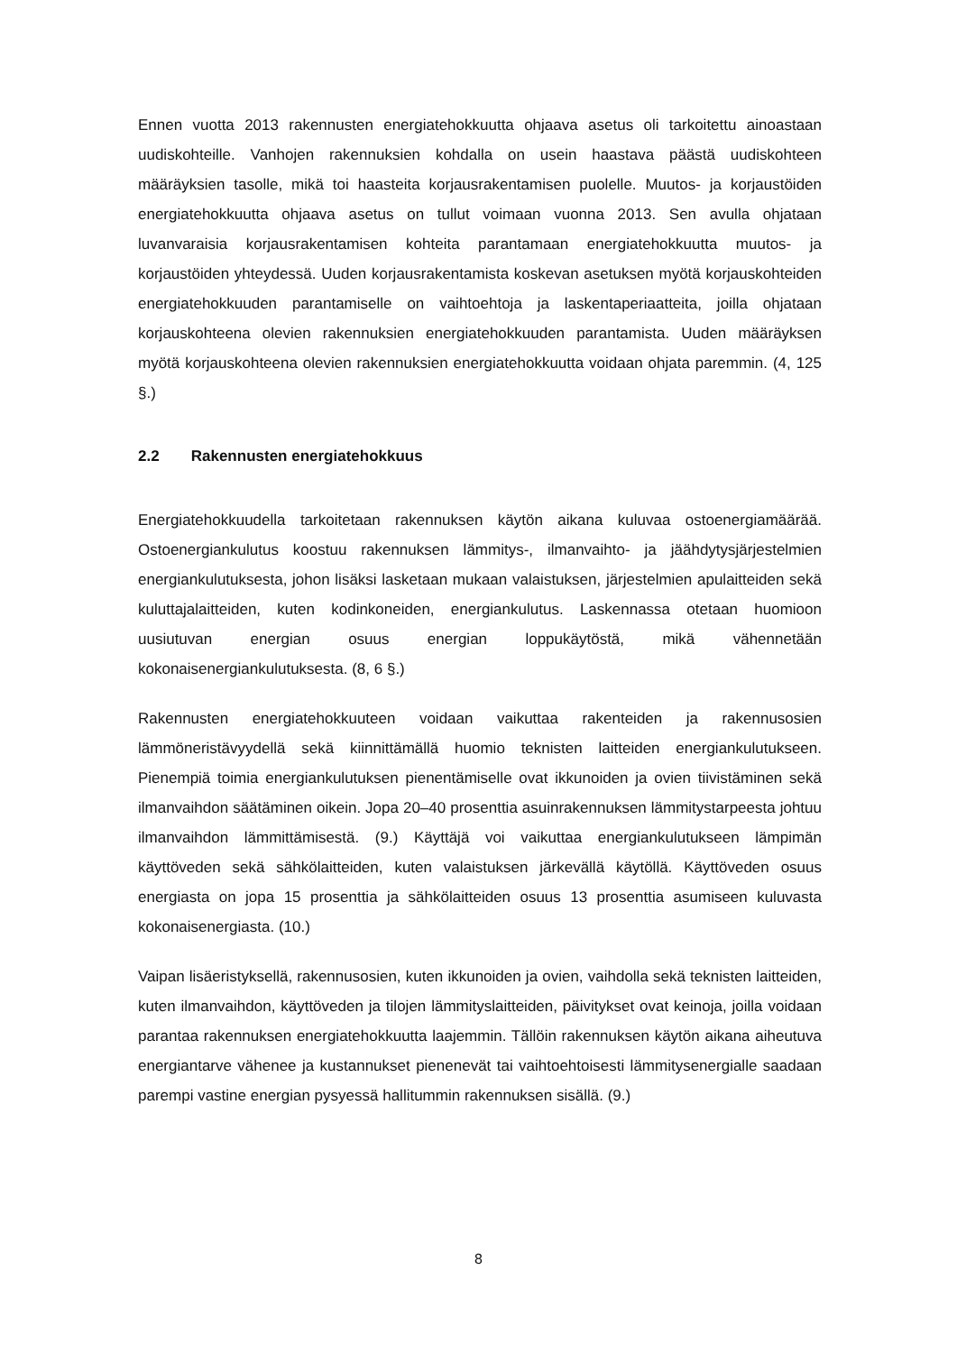Ennen vuotta 2013 rakennusten energiatehokkuutta ohjaava asetus oli tarkoitettu ainoastaan uudiskohteille. Vanhojen rakennuksien kohdalla on usein haastava päästä uudiskohteen määräyksien tasolle, mikä toi haasteita korjausrakentamisen puolelle. Muutos- ja korjaustöiden energiatehokkuutta ohjaava asetus on tullut voimaan vuonna 2013. Sen avulla ohjataan luvanvaraisia korjausrakentamisen kohteita parantamaan energiatehokkuutta muutos- ja korjaustöiden yhteydessä. Uuden korjausrakentamista koskevan asetuksen myötä korjauskohteiden energiatehokkuuden parantamiselle on vaihtoehtoja ja laskentaperiaatteita, joilla ohjataan korjauskohteena olevien rakennuksien energiatehokkuuden parantamista. Uuden määräyksen myötä korjauskohteena olevien rakennuksien energiatehokkuutta voidaan ohjata paremmin. (4, 125 §.)
2.2 Rakennusten energiatehokkuus
Energiatehokkuudella tarkoitetaan rakennuksen käytön aikana kuluvaa ostoenergiamäärää. Ostoenergiankulutus koostuu rakennuksen lämmitys-, ilmanvaihto- ja jäähdytysjärjestelmien energiankulutuksesta, johon lisäksi lasketaan mukaan valaistuksen, järjestelmien apulaitteiden sekä kuluttajalaitteiden, kuten kodinkoneiden, energiankulutus. Laskennassa otetaan huomioon uusiutuvan energian osuus energian loppukäytöstä, mikä vähennetään kokonaisenergiankulutuksesta. (8, 6 §.)
Rakennusten energiatehokkuuteen voidaan vaikuttaa rakenteiden ja rakennusosien lämmöneristävyydellä sekä kiinnittämällä huomio teknisten laitteiden energiankulutukseen. Pienempiä toimia energiankulutuksen pienentämiselle ovat ikkunoiden ja ovien tiivistäminen sekä ilmanvaihdon säätäminen oikein. Jopa 20–40 prosenttia asuinrakennuksen lämmitystarpeesta johtuu ilmanvaihdon lämmittämisestä. (9.) Käyttäjä voi vaikuttaa energiankulutukseen lämpimän käyttöveden sekä sähkölaitteiden, kuten valaistuksen järkevällä käytöllä. Käyttöveden osuus energiasta on jopa 15 prosenttia ja sähkölaitteiden osuus 13 prosenttia asumiseen kuluvasta kokonaisenergiasta. (10.)
Vaipan lisäeristyksellä, rakennusosien, kuten ikkunoiden ja ovien, vaihdolla sekä teknisten laitteiden, kuten ilmanvaihdon, käyttöveden ja tilojen lämmityslaitteiden, päivitykset ovat keinoja, joilla voidaan parantaa rakennuksen energiatehokkuutta laajemmin. Tällöin rakennuksen käytön aikana aiheutuva energiantarve vähenee ja kustannukset pienenevät tai vaihtoehtoisesti lämmitysenergialle saadaan parempi vastine energian pysyessä hallitummin rakennuksen sisällä. (9.)
8